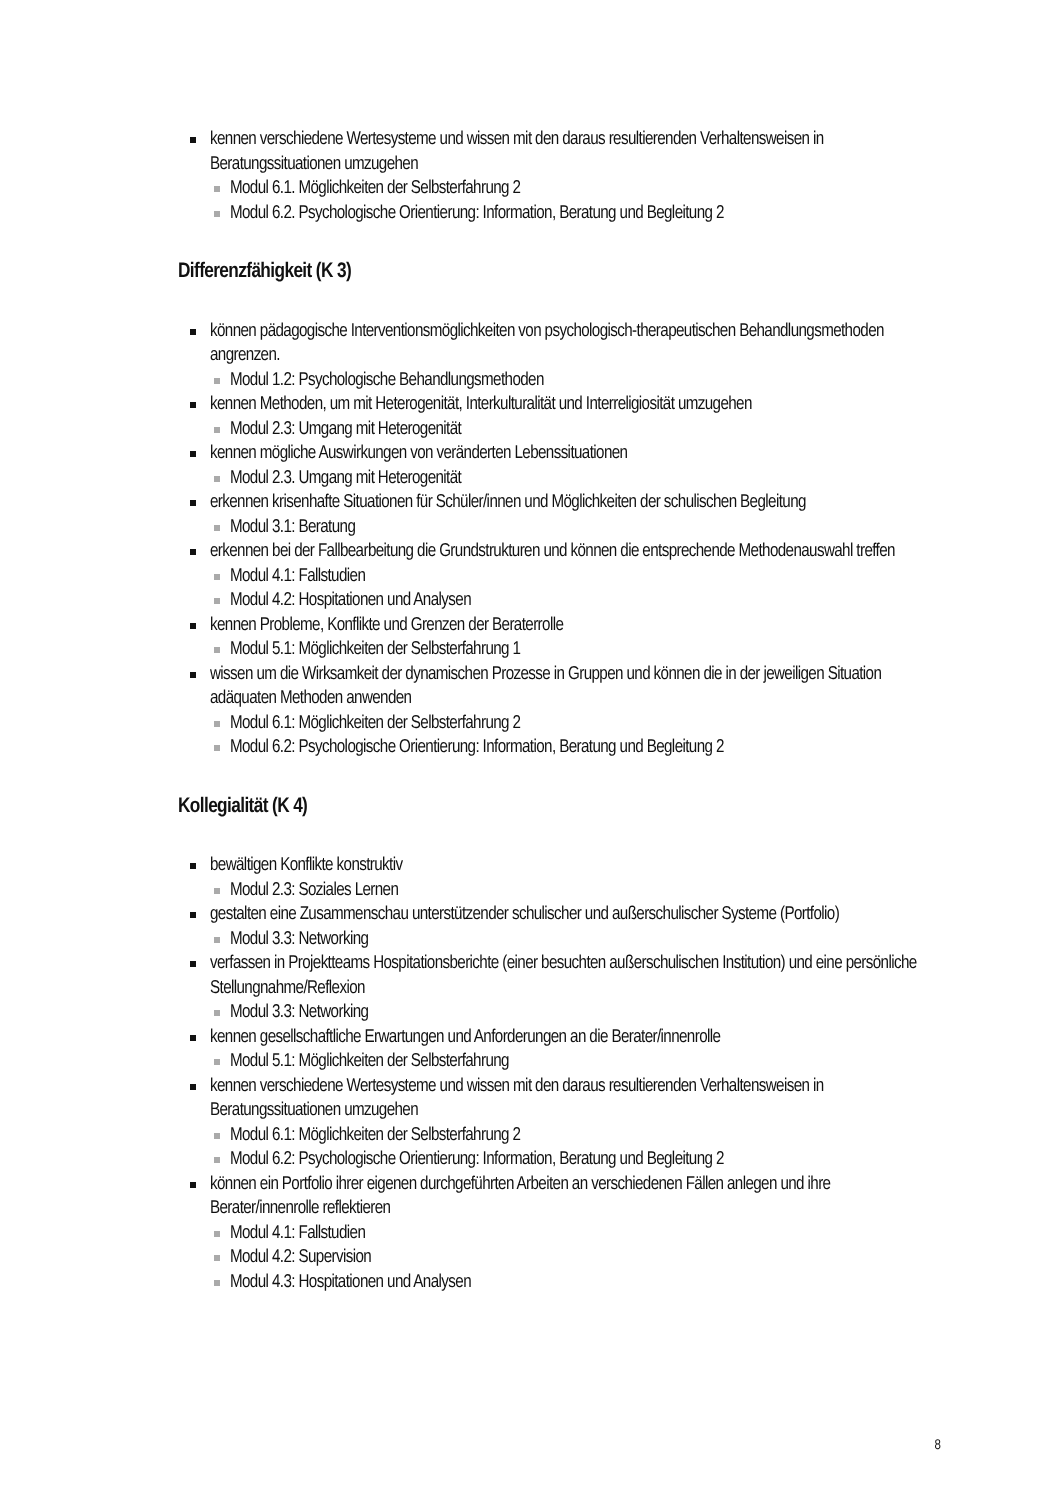kennen verschiedene Wertesysteme und wissen mit den daraus resultierenden Verhaltensweisen in Beratungssituationen umzugehen
Modul 6.1. Möglichkeiten der Selbsterfahrung 2
Modul 6.2. Psychologische Orientierung: Information, Beratung und Begleitung 2
Differenzfähigkeit (K 3)
können pädagogische Interventionsmöglichkeiten von psychologisch-therapeutischen Behandlungsmethoden angrenzen.
Modul 1.2: Psychologische Behandlungsmethoden
kennen Methoden, um mit Heterogenität, Interkulturalität und Interreligiosität umzugehen
Modul 2.3: Umgang mit Heterogenität
kennen mögliche Auswirkungen von veränderten Lebenssituationen
Modul 2.3. Umgang mit Heterogenität
erkennen krisenhafte Situationen für Schüler/innen und Möglichkeiten der schulischen Begleitung
Modul 3.1: Beratung
erkennen bei der Fallbearbeitung die Grundstrukturen und können die entsprechende Methodenauswahl treffen
Modul 4.1: Fallstudien
Modul 4.2: Hospitationen und Analysen
kennen Probleme, Konflikte und Grenzen der Beraterrolle
Modul 5.1: Möglichkeiten der Selbsterfahrung 1
wissen um die Wirksamkeit der dynamischen Prozesse in Gruppen und können die in der jeweiligen Situation adäquaten Methoden anwenden
Modul 6.1: Möglichkeiten der Selbsterfahrung 2
Modul 6.2: Psychologische Orientierung: Information, Beratung und Begleitung 2
Kollegialität (K 4)
bewältigen Konflikte konstruktiv
Modul 2.3: Soziales Lernen
gestalten eine Zusammenschau unterstützender schulischer und außerschulischer Systeme (Portfolio)
Modul 3.3: Networking
verfassen in Projektteams Hospitationsberichte (einer besuchten außerschulischen Institution) und eine persönliche Stellungnahme/Reflexion
Modul 3.3: Networking
kennen gesellschaftliche Erwartungen und Anforderungen an die Berater/innenrolle
Modul 5.1: Möglichkeiten der Selbsterfahrung
kennen verschiedene Wertesysteme und wissen mit den daraus resultierenden Verhaltensweisen in Beratungssituationen umzugehen
Modul 6.1: Möglichkeiten der Selbsterfahrung 2
Modul 6.2: Psychologische Orientierung: Information, Beratung und Begleitung 2
können ein Portfolio ihrer eigenen durchgeführten Arbeiten an verschiedenen Fällen anlegen und ihre Berater/innenrolle reflektieren
Modul 4.1: Fallstudien
Modul 4.2: Supervision
Modul 4.3: Hospitationen und Analysen
8